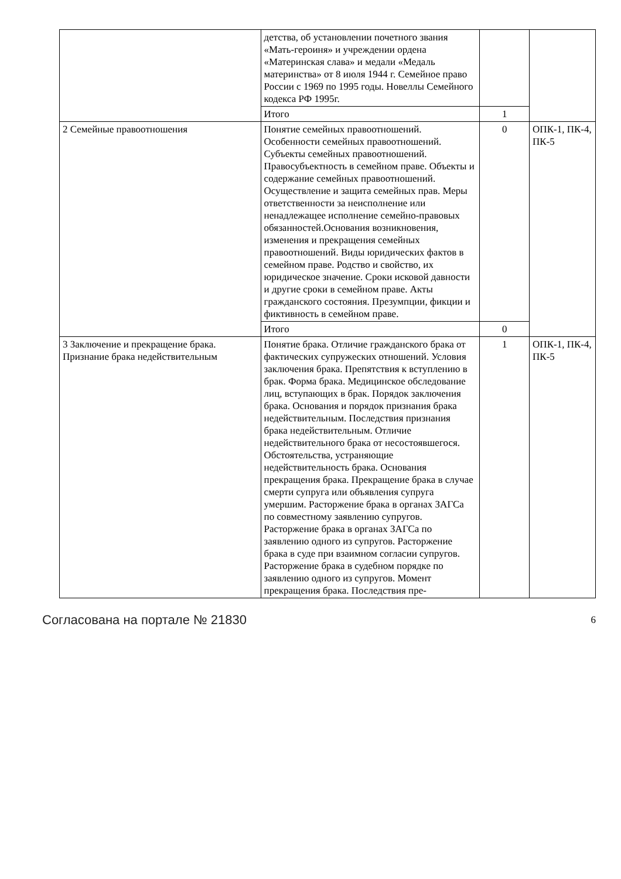| | детства, об установлении почетного звания «Мать-героиня» и учреждении ордена «Материнская слава» и медали «Медаль материнства» от 8 июля 1944 г. Семейное право России с 1969 по 1995 годы. Новеллы Семейного кодекса РФ 1995г. | | |
| | Итого | 1 | |
| 2 Семейные правоотношения | Понятие семейных правоотношений. Особенности семейных правоотношений. Субъекты семейных правоотношений. Правосубъектность в семейном праве. Объекты и содержание семейных правоотношений. Осуществление и защита семейных прав. Меры ответственности за неисполнение или ненадлежащее исполнение семейно-правовых обязанностей.Основания возникновения, изменения и прекращения семейных правоотношений. Виды юридических фактов в семейном праве. Родство и свойство, их юридическое значение. Сроки исковой давности и другие сроки в семейном праве. Акты гражданского состояния. Презумпции, фикции и фиктивность в семейном праве. | 0 | ОПК-1, ПК-4, ПК-5 |
| | Итого | 0 | |
| 3 Заключение и прекращение брака. Признание брака недействительным | Понятие брака. Отличие гражданского брака от фактических супружеских отношений. Условия заключения брака. Препятствия к вступлению в брак. Форма брака. Медицинское обследование лиц, вступающих в брак. Порядок заключения брака. Основания и порядок признания брака недействительным. Последствия признания брака недействительным. Отличие недействительного брака от несостоявшегося. Обстоятельства, устраняющие недействительность брака. Основания прекращения брака. Прекращение брака в случае смерти супруга или объявления супруга умершим. Расторжение брака в органах ЗАГСа по совместному заявлению супругов. Расторжение брака в органах ЗАГСа по заявлению одного из супругов. Расторжение брака в суде при взаимном согласии супругов. Расторжение брака в судебном порядке по заявлению одного из супругов. Момент прекращения брака. Последствия пре- | 1 | ОПК-1, ПК-4, ПК-5 |
Согласована на портале № 21830 6